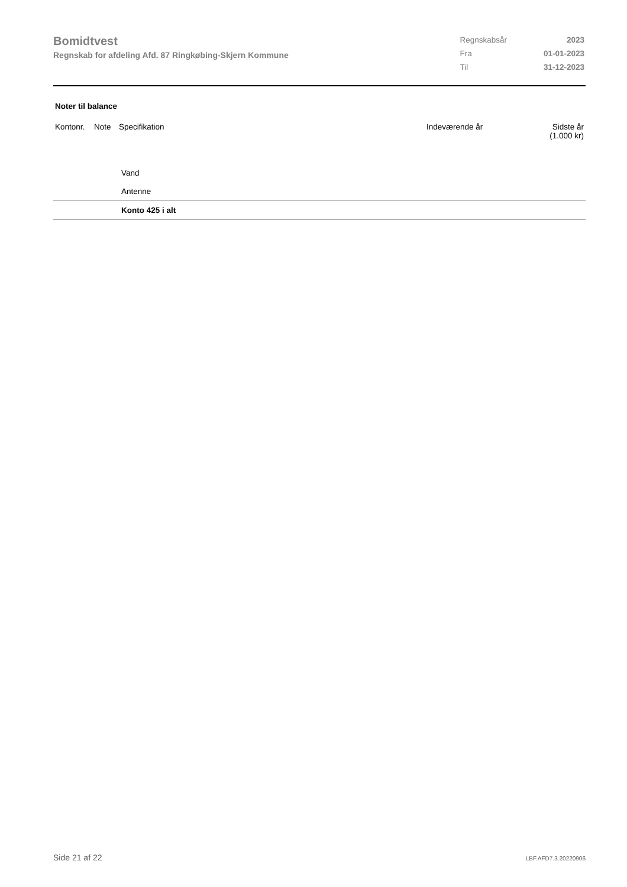Bomidtvest
Regnskab for afdeling Afd. 87 Ringkøbing-Skjern Kommune
| Regnskabsår | 2023 |
| Fra | 01-01-2023 |
| Til | 31-12-2023 |
Noter til balance
| Kontonr. | Note | Specifikation | Indeværende år | Sidste år (1.000 kr) |
| --- | --- | --- | --- | --- |
| | | Vand | | |
| | | Antenne | | |
| | | Konto 425 i alt | | |
Side 21 af 22 LBF.AFD7.3.20220906